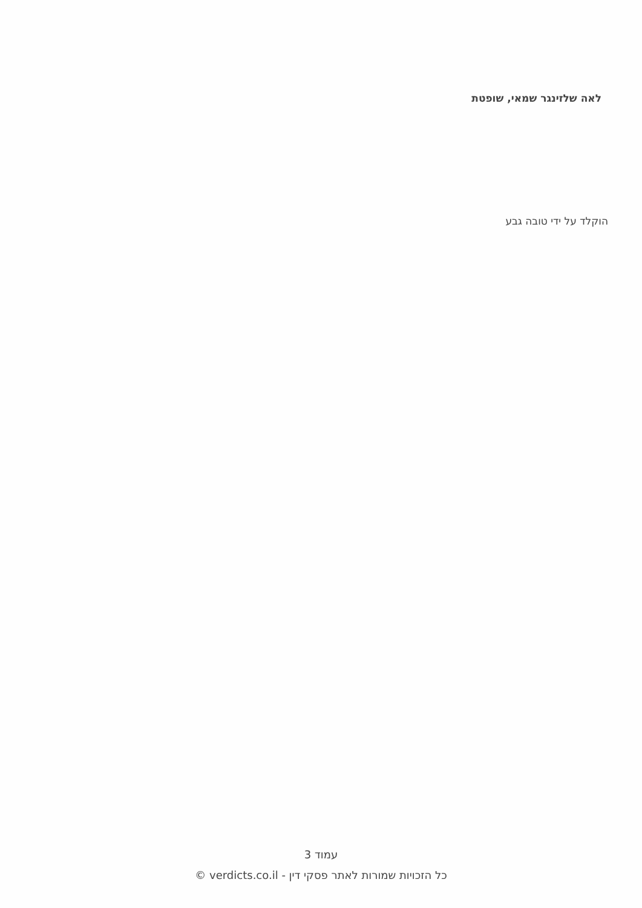לאה שלזינגר שמאי, שופטת
הוקלד על ידי טובה גבע
עמוד 3
כל הזכויות שמורות לאתר פסקי דין - verdicts.co.il ©